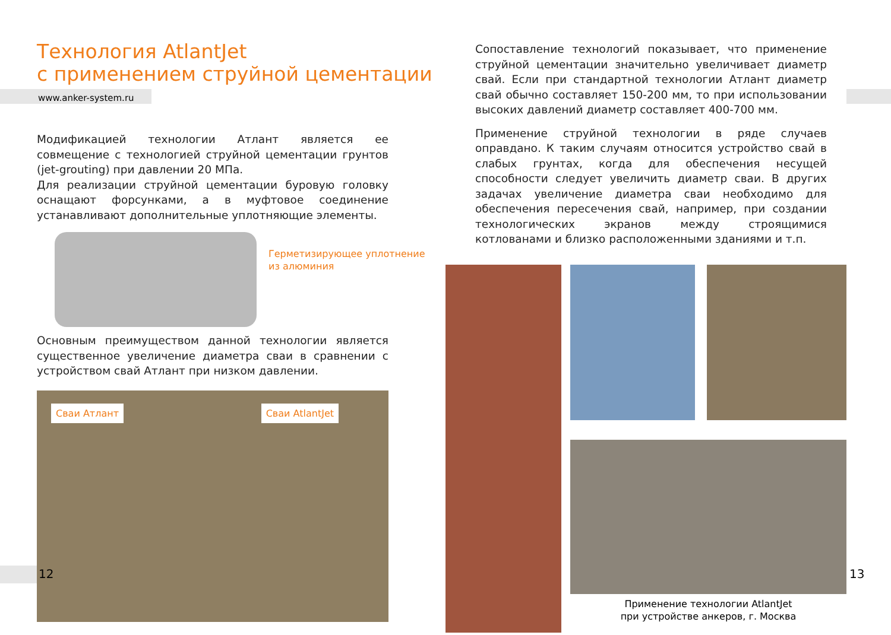Технология AtlantJet
с применением струйной цементации
www.anker-system.ru
Модификацией технологии Атлант является ее совмещение с технологией струйной цементации грунтов (jet-grouting) при давлении 20 МПа.
Для реализации струйной цементации буровую головку оснащают форсунками, а в муфтовое соединение устанавливают дополнительные уплотняющие элементы.
Герметизирующее уплотнение
из алюминия
Основным преимуществом данной технологии является существенное увеличение диаметра сваи в сравнении с устройством свай Атлант при низком давлении.
Сваи Атлант Сваи AtlantJet
12
Сопоставление технологий показывает, что применение струйной цементации значительно увеличивает диаметр свай. Если при стандартной технологии Атлант диаметр свай обычно составляет 150-200 мм, то при использовании высоких давлений диаметр составляет 400-700 мм.
Применение струйной технологии в ряде случаев оправдано. К таким случаям относится устройство свай в слабых грунтах, когда для обеспечения несущей способности следует увеличить диаметр сваи. В других задачах увеличение диаметра сваи необходимо для обеспечения пересечения свай, например, при создании технологических экранов между строящимися котлованами и близко расположенными зданиями и т.п.
Применение технологии AtlantJet
при устройстве анкеров, г. Москва
13